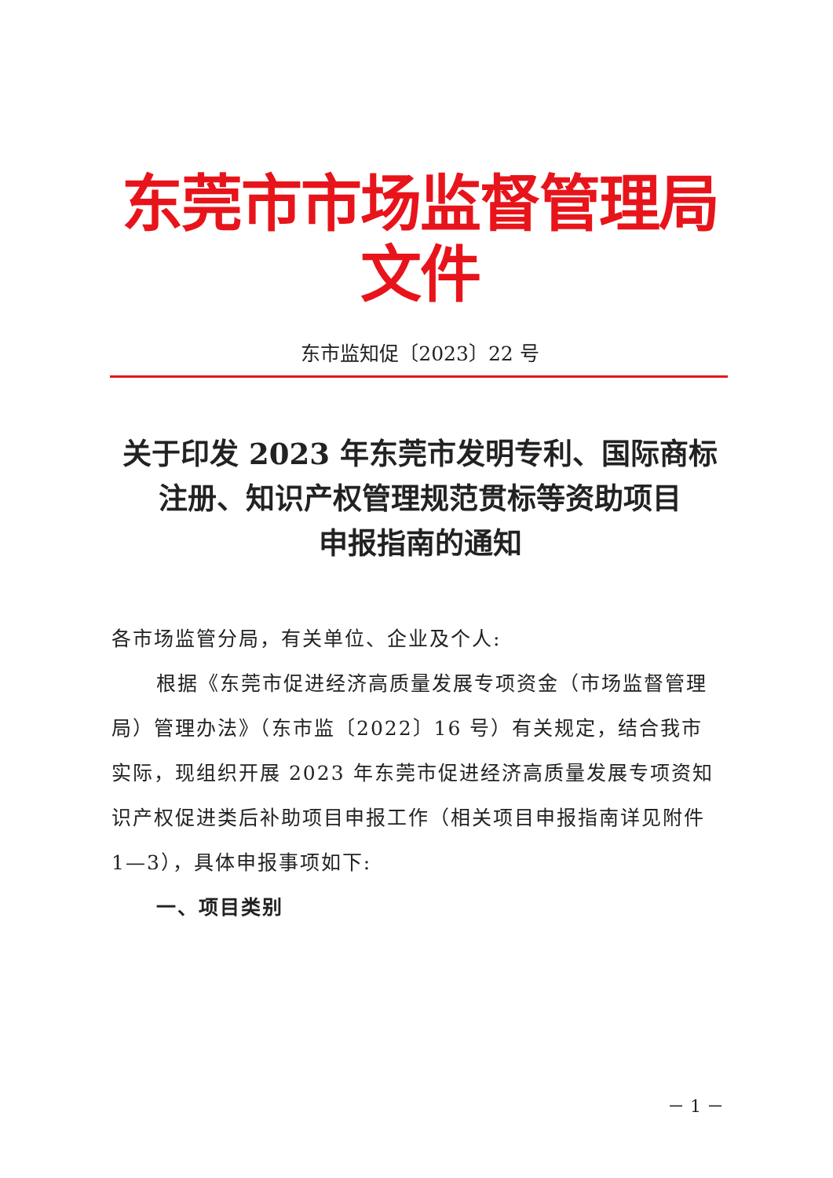东莞市市场监督管理局文件
东市监知促〔2023〕22 号
关于印发 2023 年东莞市发明专利、国际商标
注册、知识产权管理规范贯标等资助项目
申报指南的通知
各市场监管分局，有关单位、企业及个人:
根据《东莞市促进经济高质量发展专项资金（市场监督管理局）管理办法》（东市监〔2022〕16 号）有关规定，结合我市实际，现组织开展 2023 年东莞市促进经济高质量发展专项资知识产权促进类后补助项目申报工作（相关项目申报指南详见附件 1—3），具体申报事项如下:
一、项目类别
－ 1 －